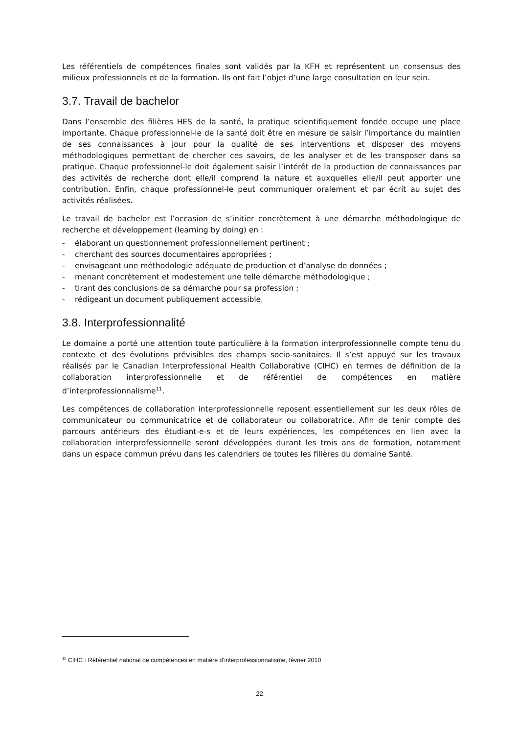Les référentiels de compétences finales sont validés par la KFH et représentent un consensus des milieux professionnels et de la formation. Ils ont fait l’objet d’une large consultation en leur sein.
3.7. Travail de bachelor
Dans l’ensemble des filières HES de la santé, la pratique scientifiquement fondée occupe une place importante. Chaque professionnel-le de la santé doit être en mesure de saisir l’importance du maintien de ses connaissances à jour pour la qualité de ses interventions et disposer des moyens méthodologiques permettant de chercher ces savoirs, de les analyser et de les transposer dans sa pratique. Chaque professionnel-le doit également saisir l’intérêt de la production de connaissances par des activités de recherche dont elle/il comprend la nature et auxquelles elle/il peut apporter une contribution. Enfin, chaque professionnel-le peut communiquer oralement et par écrit au sujet des activités réalisées.
Le travail de bachelor est l’occasion de s’initier concrètement à une démarche méthodologique de recherche et développement (learning by doing) en :
- élaborant un questionnement professionnellement pertinent ;
- cherchant des sources documentaires appropriées ;
- envisageant une méthodologie adéquate de production et d’analyse de données ;
- menant concrètement et modestement une telle démarche méthodologique ;
- tirant des conclusions de sa démarche pour sa profession ;
- rédigeant un document publiquement accessible.
3.8. Interprofessionnalité
Le domaine a porté une attention toute particulière à la formation interprofessionnelle compte tenu du contexte et des évolutions prévisibles des champs socio-sanitaires. Il s’est appuyé sur les travaux réalisés par le Canadian Interprofessional Health Collaborative (CIHC) en termes de définition de la collaboration interprofessionnelle et de référentiel de compétences en matière d’interprofessionnalisme<sup>11</sup>.
Les compétences de collaboration interprofessionnelle reposent essentiellement sur les deux rôles de communicateur ou communicatrice et de collaborateur ou collaboratrice. Afin de tenir compte des parcours antérieurs des étudiant-e-s et de leurs expériences, les compétences en lien avec la collaboration interprofessionnelle seront développées durant les trois ans de formation, notamment dans un espace commun prévu dans les calendriers de toutes les filières du domaine Santé.
<sup>11</sup> CIHC : Référentiel national de compétences en matière d’interprofessionnalisme, février 2010
22